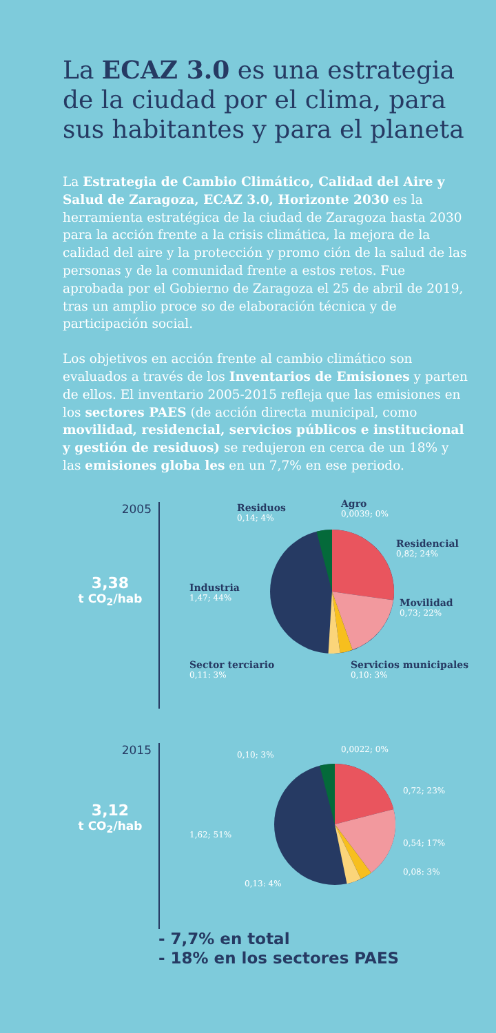La ECAZ 3.0 es una estrategia de la ciudad por el clima, para sus habitantes y para el planeta
La Estrategia de Cambio Climático, Calidad del Aire y Salud de Zaragoza, ECAZ 3.0, Horizonte 2030 es la herramienta estratégica de la ciudad de Zaragoza hasta 2030 para la acción frente a la crisis climática, la mejora de la calidad del aire y la protección y promo ción de la salud de las personas y de la comunidad frente a estos retos. Fue aprobada por el Gobierno de Zaragoza el 25 de abril de 2019, tras un amplio proce so de elaboración técnica y de participación social.
Los objetivos en acción frente al cambio climático son evaluados a través de los Inventarios de Emisiones y parten de ellos. El inventario 2005-2015 refleja que las emisiones en los sectores PAES (de acción directa municipal, como movilidad, residencial, servicios públicos e institucional y gestión de residuos) se redujeron en cerca de un 18% y las emisiones globa les en un 7,7% en ese periodo.
2005
3,38
t CO<sub>2</sub>/hab
Residuos
0,14; 4%
Agro
0,0039; 0%
Residencial
0,82; 24%
Industria
1,47; 44%
Movilidad
0,73; 22%
Sector terciario
0,11: 3%
Servicios municipales
0,10: 3%
2015
3,12
t CO<sub>2</sub>/hab
0,10; 3%
0,0022; 0%
0,72; 23%
1,62; 51%
0,54; 17%
0,08: 3%
0,13: 4%
- 7,7% en total
- 18% en los sectores PAES